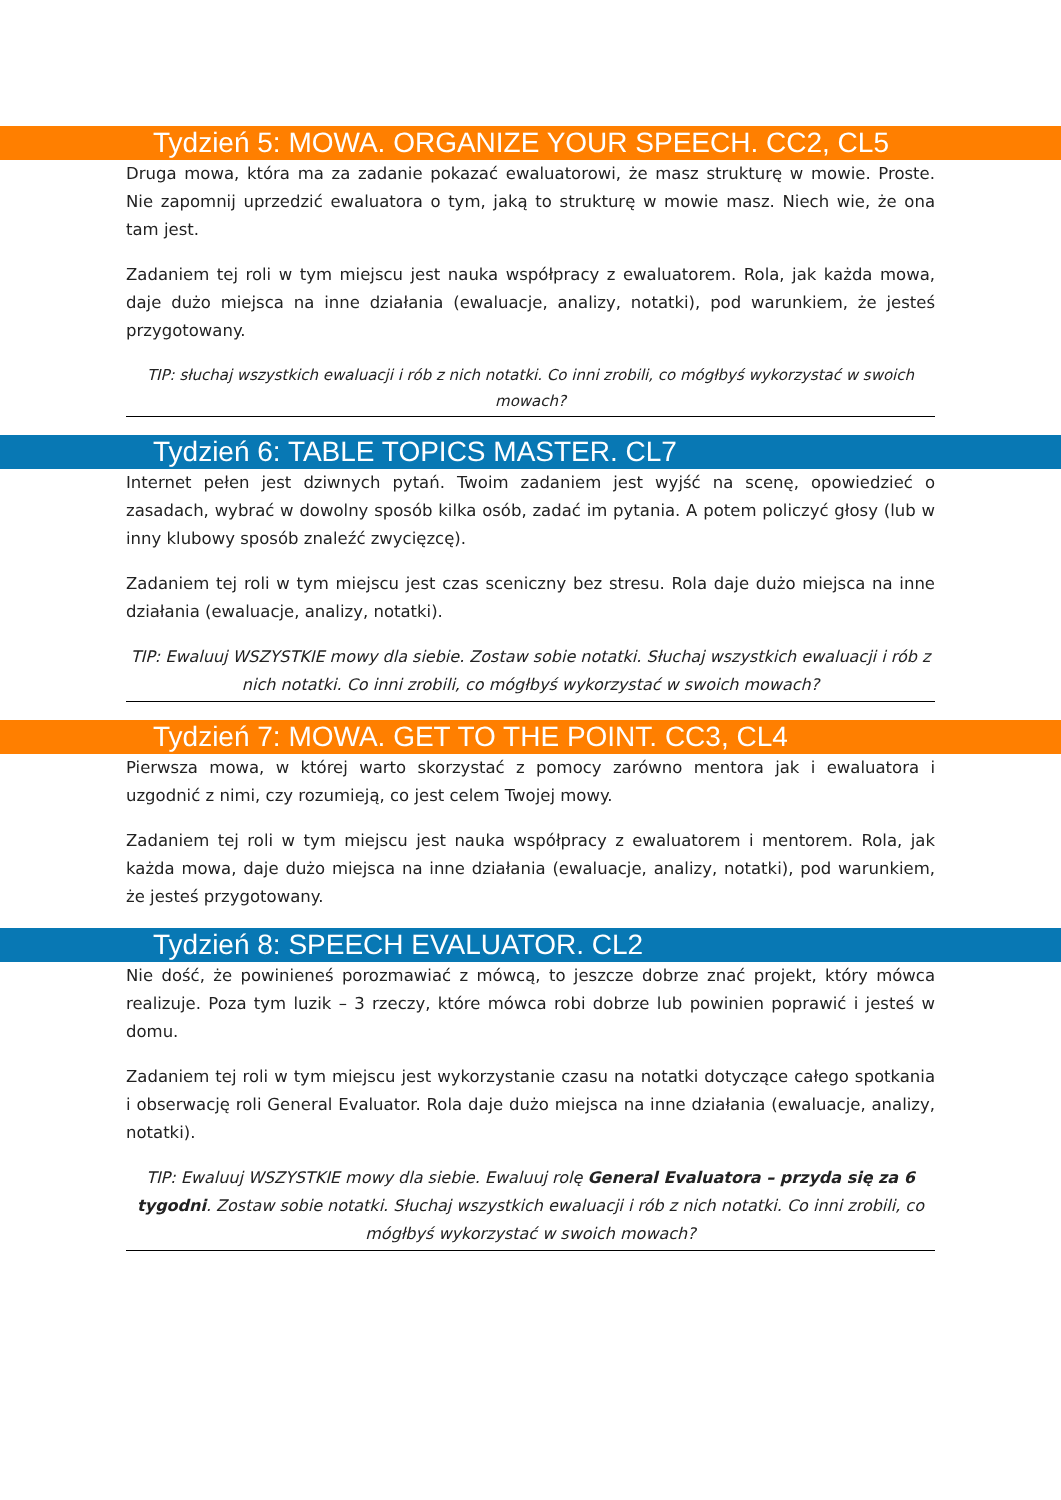Tydzień 5: MOWA. ORGANIZE YOUR SPEECH. CC2, CL5
Druga mowa, która ma za zadanie pokazać ewaluatorowi, że masz strukturę w mowie. Proste. Nie zapomnij uprzedzić ewaluatora o tym, jaką to strukturę w mowie masz. Niech wie, że ona tam jest.
Zadaniem tej roli w tym miejscu jest nauka współpracy z ewaluatorem. Rola, jak każda mowa, daje dużo miejsca na inne działania (ewaluacje, analizy, notatki), pod warunkiem, że jesteś przygotowany.
TIP: słuchaj wszystkich ewaluacji i rób z nich notatki. Co inni zrobili, co mógłbyś wykorzystać w swoich mowach?
Tydzień 6: TABLE TOPICS MASTER. CL7
Internet pełen jest dziwnych pytań. Twoim zadaniem jest wyjść na scenę, opowiedzieć o zasadach, wybrać w dowolny sposób kilka osób, zadać im pytania. A potem policzyć głosy (lub w inny klubowy sposób znaleźć zwycięzcę).
Zadaniem tej roli w tym miejscu jest czas sceniczny bez stresu. Rola daje dużo miejsca na inne działania (ewaluacje, analizy, notatki).
TIP: Ewaluuj WSZYSTKIE mowy dla siebie. Zostaw sobie notatki. Słuchaj wszystkich ewaluacji i rób z nich notatki. Co inni zrobili, co mógłbyś wykorzystać w swoich mowach?
Tydzień 7: MOWA. GET TO THE POINT. CC3, CL4
Pierwsza mowa, w której warto skorzystać z pomocy zarówno mentora jak i ewaluatora i uzgodnić z nimi, czy rozumieją, co jest celem Twojej mowy.
Zadaniem tej roli w tym miejscu jest nauka współpracy z ewaluatorem i mentorem. Rola, jak każda mowa, daje dużo miejsca na inne działania (ewaluacje, analizy, notatki), pod warunkiem, że jesteś przygotowany.
Tydzień 8: SPEECH EVALUATOR. CL2
Nie dość, że powinieneś porozmawiać z mówcą, to jeszcze dobrze znać projekt, który mówca realizuje. Poza tym luzik – 3 rzeczy, które mówca robi dobrze lub powinien poprawić i jesteś w domu.
Zadaniem tej roli w tym miejscu jest wykorzystanie czasu na notatki dotyczące całego spotkania i obserwację roli General Evaluator. Rola daje dużo miejsca na inne działania (ewaluacje, analizy, notatki).
TIP: Ewaluuj WSZYSTKIE mowy dla siebie. Ewaluuj rolę General Evaluatora – przyda się za 6 tygodni. Zostaw sobie notatki. Słuchaj wszystkich ewaluacji i rób z nich notatki. Co inni zrobili, co mógłbyś wykorzystać w swoich mowach?